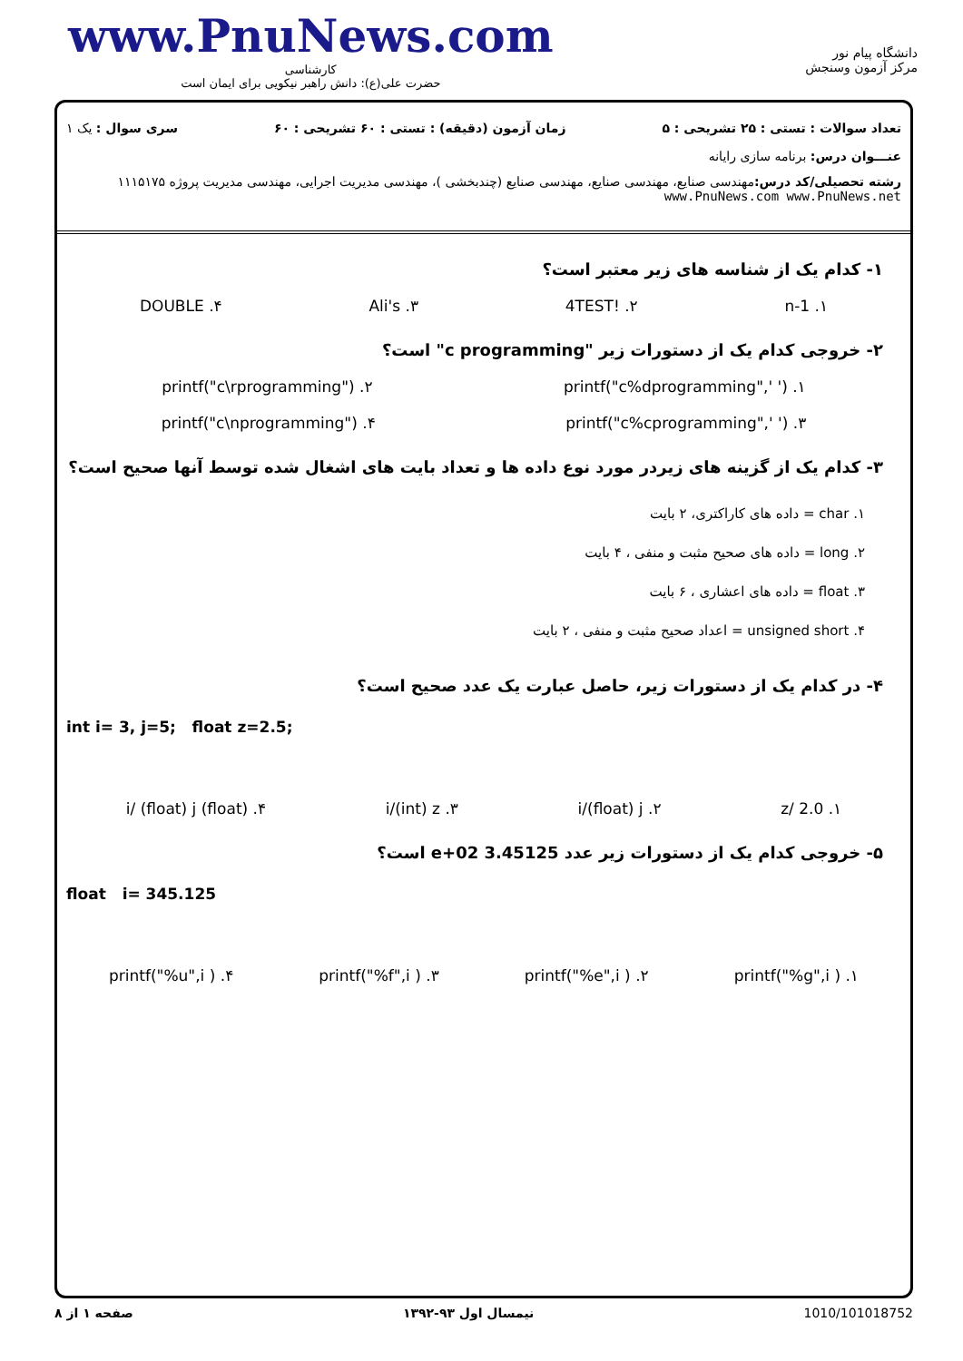www.PnuNews.com
کارشناسی
حضرت علی(ع): دانش راهبر نیکویی برای ایمان است
دانشگاه پیام نور
مرکز آزمون وسنجش
تعداد سوالات : تستی : ۲۵ تشریحی : ۵ زمان آزمون (دقیقه) : تستی : ۶۰ تشریحی : ۶۰ سری سوال : یک ۱
عنـــوان درس: برنامه سازی رایانه
رشته تحصیلی/کد درس: مهندسی صنایع، مهندسی صنایع، مهندسی صنایع (چندبخشی )، مهندسی مدیریت اجرایی، مهندسی مدیریت پروژه ۱۱۱۵۱۷۵ www.PnuNews.com www.PnuNews.net
۱- کدام یک از شناسه های زیر معتبر است؟
۱. n-1 ۲. !4TEST ۳. Ali's ۴. DOUBLE
۲- خروجی کدام یک از دستورات زیر "c programming" است؟
۱. printf("c%dprogramming",' ') ۲. printf("c\rprogramming")
۳. printf("c%cprogramming",' ') ۴. printf("c\nprogramming")
۳- کدام یک از گزینه های زیردر مورد نوع داده ها و تعداد بایت های اشغال شده توسط آنها صحیح است؟
۱. char = داده های کاراکتری، ۲ بایت
۲. long = داده های صحیح مثبت و منفی ، ۴ بایت
۳. float = داده های اعشاری ، ۶ بایت
۴. unsigned short = اعداد صحیح مثبت و منفی ، ۲ بایت
۴- در کدام یک از دستورات زیر، حاصل عبارت یک عدد صحیح است؟
int i= 3, j=5; float z=2.5;
۱. z/ 2.0 ۲. i/(float) j ۳. i/(int) z ۴. (float) i/ (float) j
۵- خروجی کدام یک از دستورات زیر عدد 3.45125 e+02 است؟
float i= 345.125
۱. printf("%g",i ) ۲. printf("%e",i ) ۳. printf("%f",i ) ۴. printf("%u",i )
1010/101018752 نیمسال اول ۹۳-۱۳۹۲ صفحه ۱ از ۸